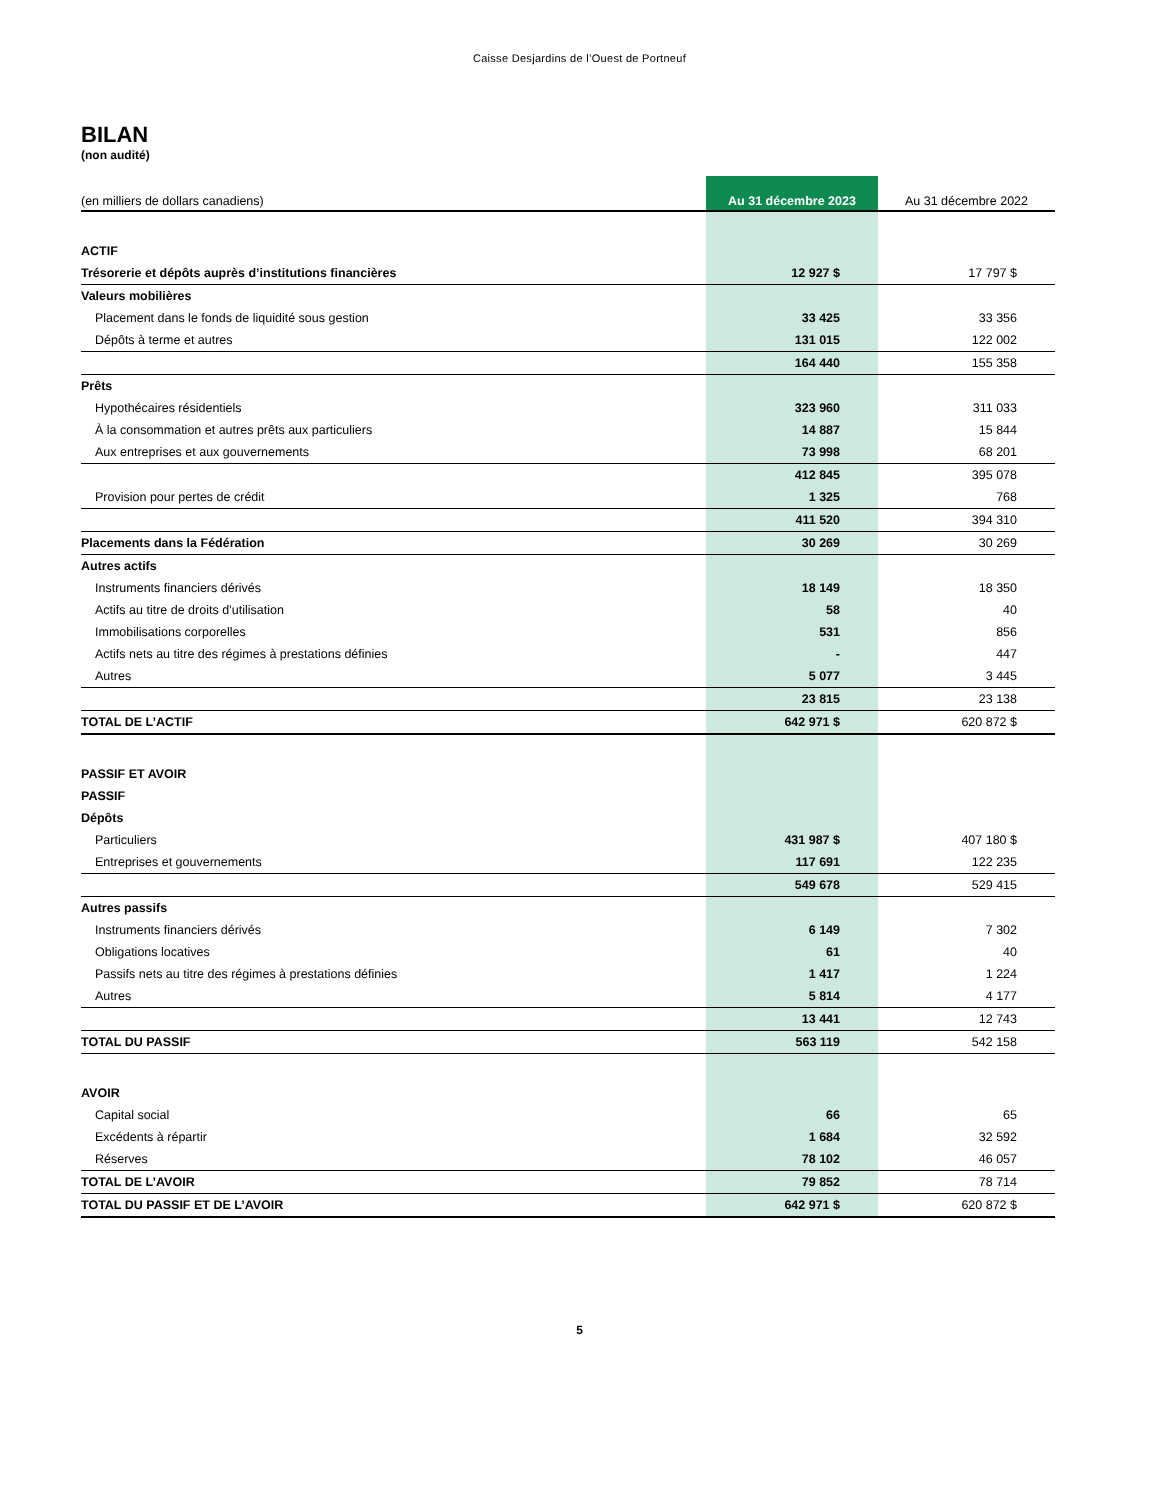Caisse Desjardins de l’Ouest de Portneuf
BILAN
(non audité)
| (en milliers de dollars canadiens) | Au 31 décembre 2023 | Au 31 décembre 2022 |
| --- | --- | --- |
| ACTIF | | |
| Trésorerie et dépôts auprès d’institutions financières | 12 927 $ | 17 797 $ |
| Valeurs mobilières | | |
| Placement dans le fonds de liquidité sous gestion | 33 425 | 33 356 |
| Dépôts à terme et autres | 131 015 | 122 002 |
| | 164 440 | 155 358 |
| Prêts | | |
| Hypothécaires résidentiels | 323 960 | 311 033 |
| À la consommation et autres prêts aux particuliers | 14 887 | 15 844 |
| Aux entreprises et aux gouvernements | 73 998 | 68 201 |
| | 412 845 | 395 078 |
| Provision pour pertes de crédit | 1 325 | 768 |
| | 411 520 | 394 310 |
| Placements dans la Fédération | 30 269 | 30 269 |
| Autres actifs | | |
| Instruments financiers dérivés | 18 149 | 18 350 |
| Actifs au titre de droits d’utilisation | 58 | 40 |
| Immobilisations corporelles | 531 | 856 |
| Actifs nets au titre des régimes à prestations définies | - | 447 |
| Autres | 5 077 | 3 445 |
| | 23 815 | 23 138 |
| TOTAL DE L’ACTIF | 642 971 $ | 620 872 $ |
| PASSIF ET AVOIR | | |
| PASSIF | | |
| Dépôts | | |
| Particuliers | 431 987 $ | 407 180 $ |
| Entreprises et gouvernements | 117 691 | 122 235 |
| | 549 678 | 529 415 |
| Autres passifs | | |
| Instruments financiers dérivés | 6 149 | 7 302 |
| Obligations locatives | 61 | 40 |
| Passifs nets au titre des régimes à prestations définies | 1 417 | 1 224 |
| Autres | 5 814 | 4 177 |
| | 13 441 | 12 743 |
| TOTAL DU PASSIF | 563 119 | 542 158 |
| AVOIR | | |
| Capital social | 66 | 65 |
| Excédents à répartir | 1 684 | 32 592 |
| Réserves | 78 102 | 46 057 |
| TOTAL DE L’AVOIR | 79 852 | 78 714 |
| TOTAL DU PASSIF ET DE L’AVOIR | 642 971 $ | 620 872 $ |
5